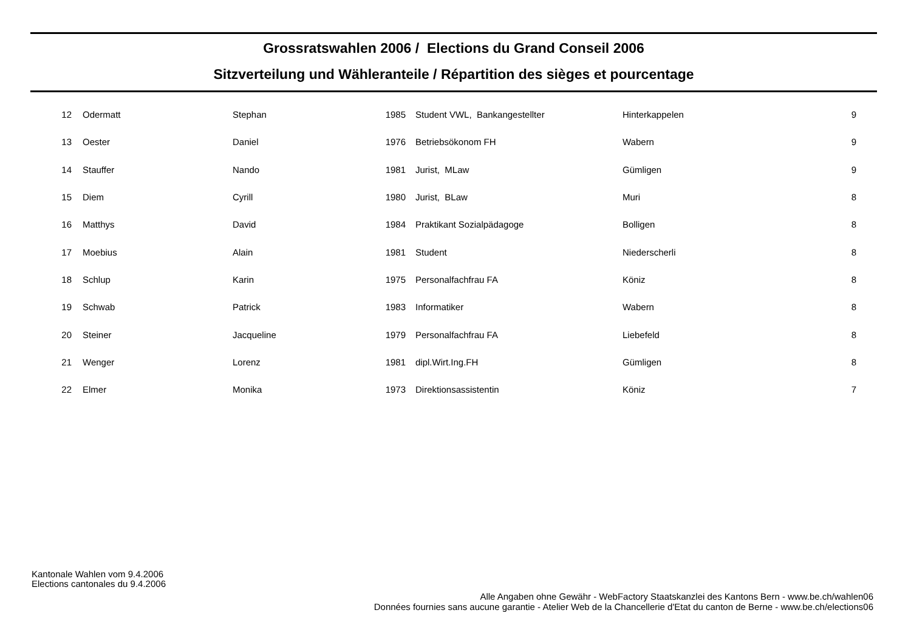Grossratswahlen 2006 / Elections du Grand Conseil 2006
Sitzverteilung und Wähleranteile / Répartition des sièges et pourcentage
| 12 | Odermatt | Stephan | 1985 | Student VWL, Bankangestellter | Hinterkappelen | 9 |
| 13 | Oester | Daniel | 1976 | Betriebsökonom FH | Wabern | 9 |
| 14 | Stauffer | Nando | 1981 | Jurist, MLaw | Gümligen | 9 |
| 15 | Diem | Cyrill | 1980 | Jurist, BLaw | Muri | 8 |
| 16 | Matthys | David | 1984 | Praktikant Sozialpädagoge | Bolligen | 8 |
| 17 | Moebius | Alain | 1981 | Student | Niederscherli | 8 |
| 18 | Schlup | Karin | 1975 | Personalfachfrau FA | Köniz | 8 |
| 19 | Schwab | Patrick | 1983 | Informatiker | Wabern | 8 |
| 20 | Steiner | Jacqueline | 1979 | Personalfachfrau FA | Liebefeld | 8 |
| 21 | Wenger | Lorenz | 1981 | dipl.Wirt.Ing.FH | Gümligen | 8 |
| 22 | Elmer | Monika | 1973 | Direktionsassistentin | Köniz | 7 |
Kantonale Wahlen vom 9.4.2006
Elections cantonales du 9.4.2006
Alle Angaben ohne Gewähr - WebFactory Staatskanzlei des Kantons Bern - www.be.ch/wahlen06
Données fournies sans aucune garantie - Atelier Web de la Chancellerie d'Etat du canton de Berne - www.be.ch/elections06